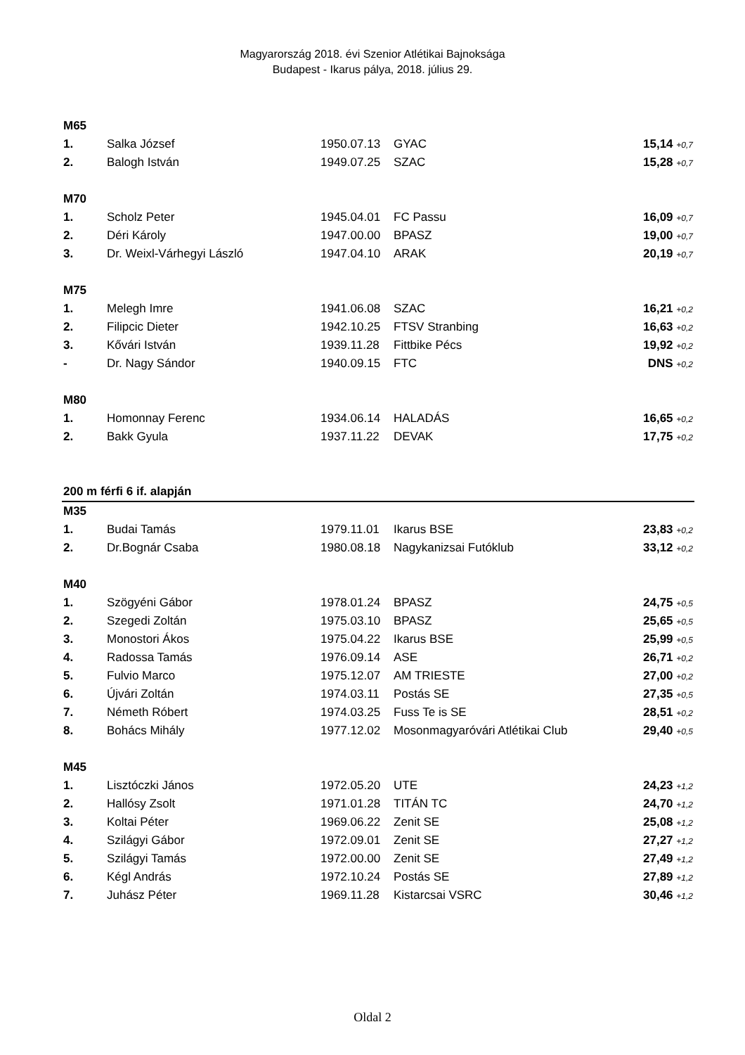Magyarország 2018. évi Szenior Atlétikai Bajnoksága
Budapest - Ikarus pálya, 2018. július 29.
| M65 | | | | |
| 1. | Salka József | 1950.07.13 | GYAC | 15,14 +0,7 |
| 2. | Balogh István | 1949.07.25 | SZAC | 15,28 +0,7 |
| M70 | | | | |
| 1. | Scholz Peter | 1945.04.01 | FC Passu | 16,09 +0,7 |
| 2. | Déri Károly | 1947.00.00 | BPASZ | 19,00 +0,7 |
| 3. | Dr. Weixl-Várhegyi László | 1947.04.10 | ARAK | 20,19 +0,7 |
| M75 | | | | |
| 1. | Melegh Imre | 1941.06.08 | SZAC | 16,21 +0,2 |
| 2. | Filipcic Dieter | 1942.10.25 | FTSV Stranbing | 16,63 +0,2 |
| 3. | Kővári István | 1939.11.28 | Fittbike Pécs | 19,92 +0,2 |
| - | Dr. Nagy Sándor | 1940.09.15 | FTC | DNS +0,2 |
| M80 | | | | |
| 1. | Homonnay Ferenc | 1934.06.14 | HALADÁS | 16,65 +0,2 |
| 2. | Bakk Gyula | 1937.11.22 | DEVAK | 17,75 +0,2 |
| 200 m férfi 6 if. alapján | | | | |
| M35 | | | | |
| 1. | Budai Tamás | 1979.11.01 | Ikarus BSE | 23,83 +0,2 |
| 2. | Dr.Bognár Csaba | 1980.08.18 | Nagykanizsai Futóklub | 33,12 +0,2 |
| M40 | | | | |
| 1. | Szögyéni Gábor | 1978.01.24 | BPASZ | 24,75 +0,5 |
| 2. | Szegedi Zoltán | 1975.03.10 | BPASZ | 25,65 +0,5 |
| 3. | Monostori Ákos | 1975.04.22 | Ikarus BSE | 25,99 +0,5 |
| 4. | Radossa Tamás | 1976.09.14 | ASE | 26,71 +0,2 |
| 5. | Fulvio Marco | 1975.12.07 | AM TRIESTE | 27,00 +0,2 |
| 6. | Újvári Zoltán | 1974.03.11 | Postás SE | 27,35 +0,5 |
| 7. | Németh Róbert | 1974.03.25 | Fuss Te is SE | 28,51 +0,2 |
| 8. | Bohács Mihály | 1977.12.02 | Mosonmagyaróvári Atlétikai Club | 29,40 +0,5 |
| M45 | | | | |
| 1. | Lisztóczki János | 1972.05.20 | UTE | 24,23 +1,2 |
| 2. | Hallósy Zsolt | 1971.01.28 | TITÁN TC | 24,70 +1,2 |
| 3. | Koltai Péter | 1969.06.22 | Zenit SE | 25,08 +1,2 |
| 4. | Szilágyi Gábor | 1972.09.01 | Zenit SE | 27,27 +1,2 |
| 5. | Szilágyi Tamás | 1972.00.00 | Zenit SE | 27,49 +1,2 |
| 6. | Kégl András | 1972.10.24 | Postás SE | 27,89 +1,2 |
| 7. | Juhász Péter | 1969.11.28 | Kistarcsai VSRC | 30,46 +1,2 |
Oldal 2